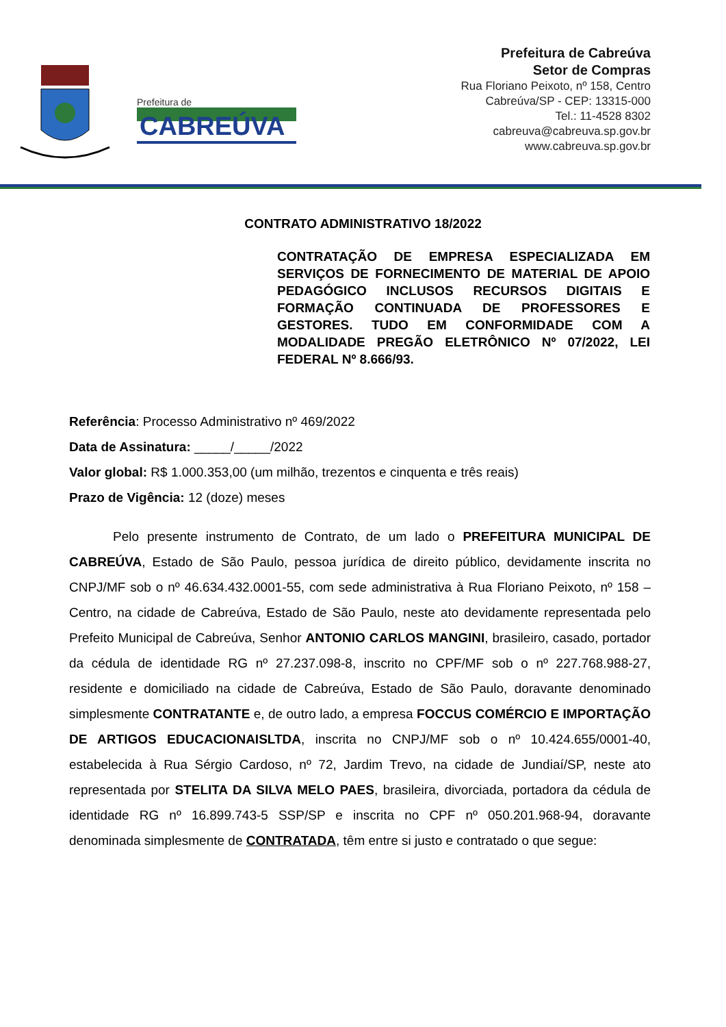Prefeitura de
CABREÚVA
Prefeitura de Cabreúva
Setor de Compras
Rua Floriano Peixoto, nº 158, Centro
Cabreúva/SP - CEP: 13315-000
Tel.: 11-4528 8302
cabreuva@cabreuva.sp.gov.br
www.cabreuva.sp.gov.br
CONTRATO ADMINISTRATIVO 18/2022
CONTRATAÇÃO DE EMPRESA ESPECIALIZADA EM SERVIÇOS DE FORNECIMENTO DE MATERIAL DE APOIO PEDAGÓGICO INCLUSOS RECURSOS DIGITAIS E FORMAÇÃO CONTINUADA DE PROFESSORES E GESTORES. TUDO EM CONFORMIDADE COM A MODALIDADE PREGÃO ELETRÔNICO Nº 07/2022, LEI FEDERAL Nº 8.666/93.
Referência: Processo Administrativo nº 469/2022
Data de Assinatura: _____/_____/2022
Valor global: R$ 1.000.353,00 (um milhão, trezentos e cinquenta e três reais)
Prazo de Vigência: 12 (doze) meses
Pelo presente instrumento de Contrato, de um lado o PREFEITURA MUNICIPAL DE CABREÚVA, Estado de São Paulo, pessoa jurídica de direito público, devidamente inscrita no CNPJ/MF sob o nº 46.634.432.0001-55, com sede administrativa à Rua Floriano Peixoto, nº 158 – Centro, na cidade de Cabreúva, Estado de São Paulo, neste ato devidamente representada pelo Prefeito Municipal de Cabreúva, Senhor ANTONIO CARLOS MANGINI, brasileiro, casado, portador da cédula de identidade RG nº 27.237.098-8, inscrito no CPF/MF sob o nº 227.768.988-27, residente e domiciliado na cidade de Cabreúva, Estado de São Paulo, doravante denominado simplesmente CONTRATANTE e, de outro lado, a empresa FOCCUS COMÉRCIO E IMPORTAÇÃO DE ARTIGOS EDUCACIONAISLTDA, inscrita no CNPJ/MF sob o nº 10.424.655/0001-40, estabelecida à Rua Sérgio Cardoso, nº 72, Jardim Trevo, na cidade de Jundiaí/SP, neste ato representada por STELITA DA SILVA MELO PAES, brasileira, divorciada, portadora da cédula de identidade RG nº 16.899.743-5 SSP/SP e inscrita no CPF nº 050.201.968-94, doravante denominada simplesmente de CONTRATADA, têm entre si justo e contratado o que segue: